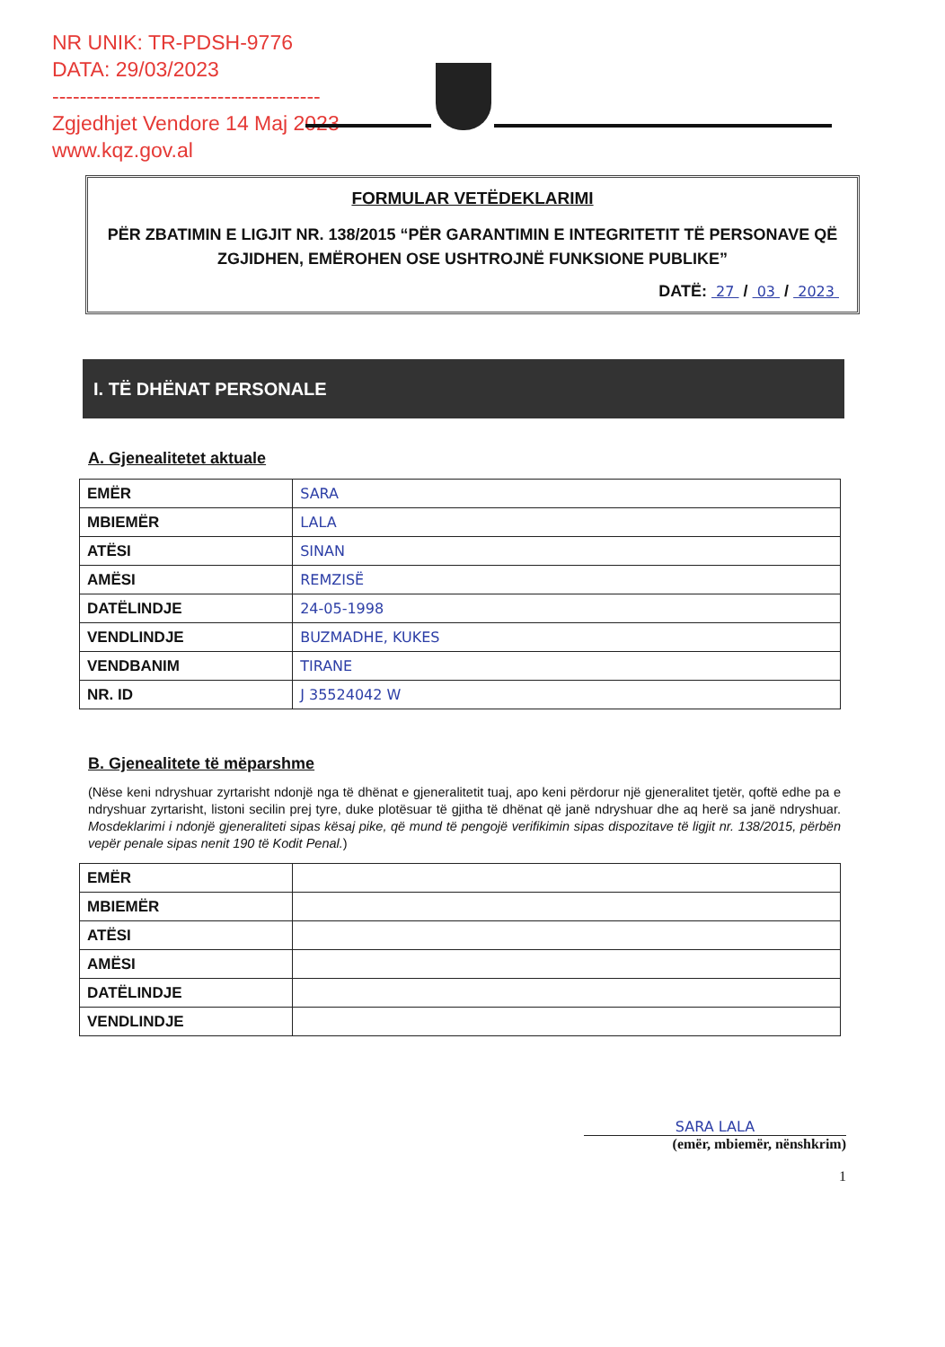NR UNIK: TR-PDSH-9776
DATA: 29/03/2023
---------------------------------------
Zgjedhjet Vendore 14 Maj 2023
www.kqz.gov.al
FORMULAR VETËDEKLARIMI
PËR ZBATIMIN E LIGJIT NR. 138/2015 “PËR GARANTIMIN E INTEGRITETIT TË PERSONAVE QË ZGJIDHEN, EMËROHEN OSE USHTROJNË FUNKSIONE PUBLIKE”
DATË: 27 / 03 / 2023
I. TË DHËNAT PERSONALE
A. Gjenealitetet aktuale
| EMËR | SARA |
| MBIEMËR | LALA |
| ATËSI | SINAN |
| AMËSI | REMZISË |
| DATËLINDJE | 24-05-1998 |
| VENDLINDJE | BUZMADHE, KUKES |
| VENDBANIM | TIRANE |
| NR. ID | J 35524042 W |
B. Gjenealitete të mëparshme
(Nëse keni ndryshuar zyrtarisht ndonjë nga të dhënat e gjeneralitetit tuaj, apo keni përdorur një gjeneralitet tjetër, qoftë edhe pa e ndryshuar zyrtarisht, listoni secilin prej tyre, duke plotësuar të gjitha të dhënat që janë ndryshuar dhe aq herë sa janë ndryshuar. Mosdeklarimi i ndonjë gjeneraliteti sipas kësaj pike, që mund të pengojë verifikimin sipas dispozitave të ligjit nr. 138/2015, përbën vepër penale sipas nenit 190 të Kodit Penal.)
| EMËR | |
| MBIEMËR | |
| ATËSI | |
| AMËSI | |
| DATËLINDJE | |
| VENDLINDJE | |
SARA LALA
(emër, mbiemër, nënshkrim)
1